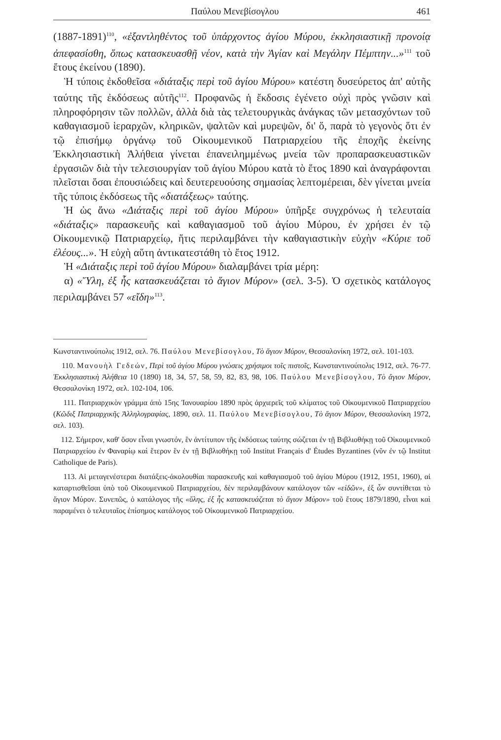Παύλου Μενεβίσογλου 461
(1887-1891)<sup>110</sup>, «ἐξαντληθέντος τοῦ ὑπάρχοντος ἁγίου Μύρου, ἐκκλησιαστικῇ προνοίᾳ ἀπεφασίσθη, ὅπως κατασκευασθῇ νέον, κατὰ τὴν Ἁγίαν καὶ Μεγάλην Πέμπτην...»<sup>111</sup> τοῦ ἔτους ἐκείνου (1890).
Ἡ τύποις ἐκδοθεῖσα «διάταξις περὶ τοῦ ἁγίου Μύρου» κατέστη δυσεύρετος ἀπ' αὐτῆς ταύτης τῆς ἐκδόσεως αὐτῆς<sup>112</sup>. Προφανῶς ἡ ἔκδοσις ἐγένετο οὐχὶ πρὸς γνῶσιν καὶ πληροφόρησιν τῶν πολλῶν, ἀλλὰ διὰ τὰς τελετουργικὰς ἀνάγκας τῶν μετασχόντων τοῦ καθαγιασμοῦ ἱεραρχῶν, κληρικῶν, ψαλτῶν καὶ μυρεψῶν, δι' ὅ, παρὰ τὸ γεγονὸς ὅτι ἐν τῷ ἐπισήμῳ ὀργάνῳ τοῦ Οἰκουμενικοῦ Πατριαρχείου τῆς ἐποχῆς ἐκείνης Ἐκκλησιαστικὴ Ἀλήθεια γίνεται ἐπανειλημμένως μνεία τῶν προπαρασκευαστικῶν ἐργασιῶν διὰ τὴν τελεσιουργίαν τοῦ ἁγίου Μύρου κατὰ τὸ ἔτος 1890 καὶ ἀναγράφονται πλεῖσται ὅσαι ἐπουσιώδεις καὶ δευτερευούσης σημασίας λεπτομέρειαι, δὲν γίνεται μνεία τῆς τύποις ἐκδόσεως τῆς «διατάξεως» ταύτης.
Ἡ ὡς ἄνω «Διάταξις περὶ τοῦ ἁγίου Μύρου» ὑπῆρξε συγχρόνως ἡ τελευταία «διάταξις» παρασκευῆς καὶ καθαγιασμοῦ τοῦ ἁγίου Μύρου, ἐν χρήσει ἐν τῷ Οἰκουμενικῷ Πατριαρχείῳ, ἥτις περιλαμβάνει τὴν καθαγιαστικὴν εὐχὴν «Κύριε τοῦ ἐλέους...». Ἡ εὐχὴ αὕτη ἀντικατεστάθη τὸ ἔτος 1912.
Ἡ «Διάταξις περὶ τοῦ ἁγίου Μύρου» διαλαμβάνει τρία μέρη:
α) «Ὕλη, ἐξ ἧς κατασκευάζεται τὸ ἅγιον Μύρον» (σελ. 3-5). Ὁ σχετικὸς κατάλογος περιλαμβάνει 57 «εἴδη»<sup>113</sup>.
Κωνσταντινούπολις 1912, σελ. 76. Παύλου Μενεβίσογλου, Τὸ ἅγιον Μύρον, Θεσσαλονίκη 1972, σελ. 101-103.
110. Μανουὴλ Γεδεών, Περὶ τοῦ ἁγίου Μύρου γνώσεις χρήσιμοι τοῖς πιστοῖς, Κωνσταντινούπολις 1912, σελ. 76-77. Ἐκκλησιαστικὴ Ἀλήθεια 10 (1890) 18, 34, 57, 58, 59, 82, 83, 98, 106. Παύλου Μενεβίσογλου, Τὸ ἅγιον Μύρον, Θεσσαλονίκη 1972, σελ. 102-104, 106.
111. Πατριαρχικὸν γράμμα ἀπὸ 15ης Ἰανουαρίου 1890 πρὸς ἀρχιερεῖς τοῦ κλίματος τοῦ Οἰκουμενικοῦ Πατριαρχείου (Κῶδιξ Πατριαρχικῆς Ἀλληλογραφίας, 1890, σελ. 11. Παύλου Μενεβίσογλου, Τὸ ἅγιον Μύρον, Θεσσαλονίκη 1972, σελ. 103).
112. Σήμερον, καθ' ὅσον εἶναι γνωστόν, ἓν ἀντίτυπον τῆς ἐκδόσεως ταύτης σώζεται ἐν τῇ Βιβλιοθήκῃ τοῦ Οἰκουμενικοῦ Πατριαρχείου ἐν Φαναρίῳ καὶ ἕτερον ἓν ἐν τῇ Βιβλιοθήκῃ τοῦ Institut Français d' Études Byzantines (νῦν ἐν τῷ Institut Catholique de Paris).
113. Αἱ μεταγενέστεραι διατάξεις-ἀκολουθίαι παρασκευῆς καὶ καθαγιασμοῦ τοῦ ἁγίου Μύρου (1912, 1951, 1960), αἱ καταρτισθεῖσαι ὑπὸ τοῦ Οἰκουμενικοῦ Πατριαρχείου, δὲν περιλαμβάνουν κατάλογον τῶν «εἰδῶν», ἐξ ὧν συντίθεται τὸ ἅγιον Μύρον. Συνεπῶς, ὁ κατάλογος τῆς «ὕλης, ἐξ ἧς κατασκευάζεται τὸ ἅγιον Μύρον» τοῦ ἔτους 1879/1890, εἶναι καὶ παραμένει ὁ τελευταῖος ἐπίσημος κατάλογος τοῦ Οἰκουμενικοῦ Πατριαρχείου.